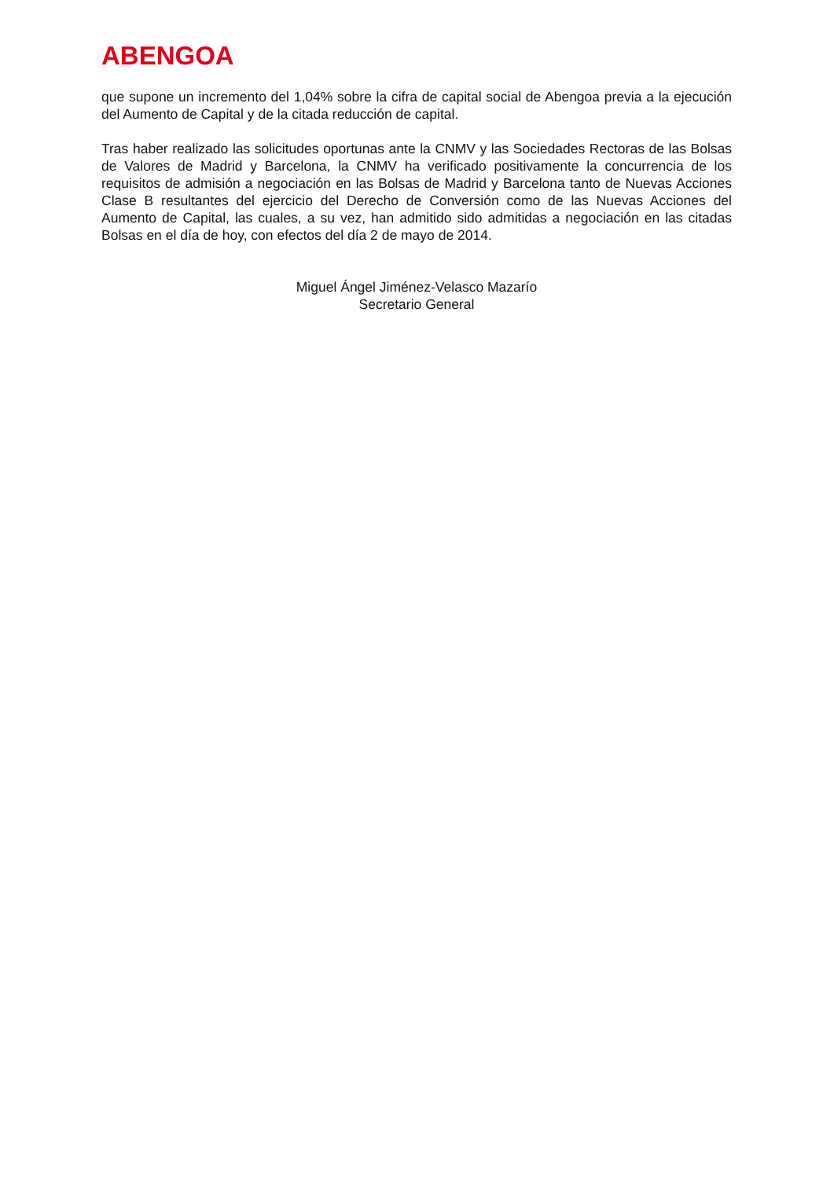ABENGOA
que supone un incremento del 1,04% sobre la cifra de capital social de Abengoa previa a la ejecución del Aumento de Capital y de la citada reducción de capital.
Tras haber realizado las solicitudes oportunas ante la CNMV y las Sociedades Rectoras de las Bolsas de Valores de Madrid y Barcelona, la CNMV ha verificado positivamente la concurrencia de los requisitos de admisión a negociación en las Bolsas de Madrid y Barcelona tanto de Nuevas Acciones Clase B resultantes del ejercicio del Derecho de Conversión como de las Nuevas Acciones del Aumento de Capital, las cuales, a su vez, han admitido sido admitidas a negociación en las citadas Bolsas en el día de hoy, con efectos del día 2 de mayo de 2014.
Miguel Ángel Jiménez-Velasco Mazarío
Secretario General